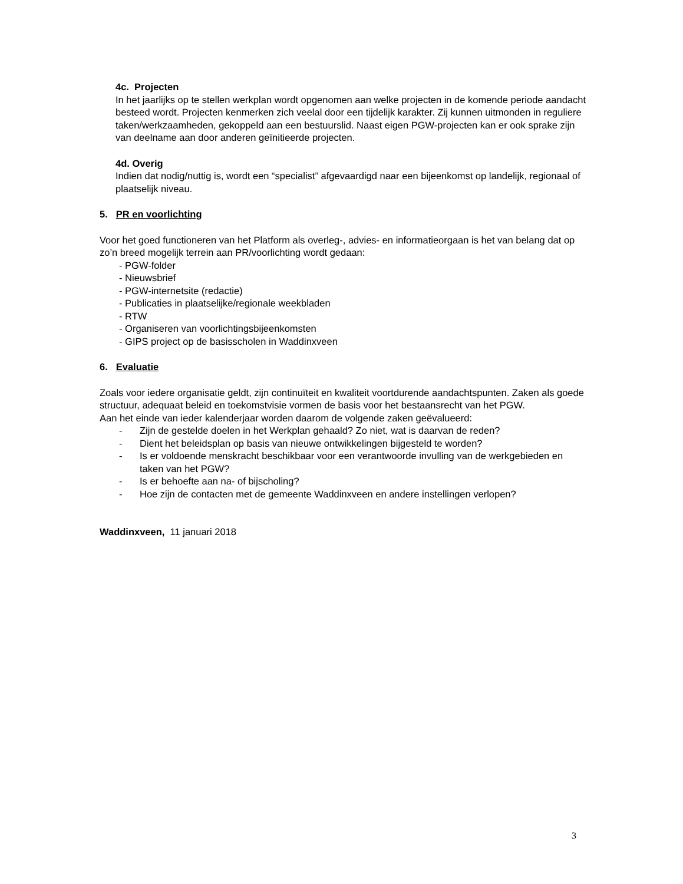4c. Projecten
In het jaarlijks op te stellen werkplan wordt opgenomen aan welke projecten in de komende periode aandacht besteed wordt. Projecten kenmerken zich veelal door een tijdelijk karakter. Zij kunnen uitmonden in reguliere taken/werkzaamheden, gekoppeld aan een bestuurslid. Naast eigen PGW-projecten kan er ook sprake zijn van deelname aan door anderen geïnitieerde projecten.
4d. Overig
Indien dat nodig/nuttig is, wordt een “specialist” afgevaardigd naar een bijeenkomst op landelijk, regionaal of plaatselijk niveau.
5. PR en voorlichting
Voor het goed functioneren van het Platform als overleg-, advies- en informatieorgaan is het van belang dat op zo’n breed mogelijk terrein aan PR/voorlichting wordt gedaan:
- PGW-folder
- Nieuwsbrief
- PGW-internetsite (redactie)
- Publicaties in plaatselijke/regionale weekbladen
- RTW
- Organiseren van voorlichtingsbijeenkomsten
- GIPS project op de basisscholen in Waddinxveen
6. Evaluatie
Zoals voor iedere organisatie geldt, zijn continuïteit en kwaliteit voortdurende aandachtspunten. Zaken als goede structuur, adequaat beleid en toekomstvisie vormen de basis voor het bestaansrecht van het PGW.
Aan het einde van ieder kalenderjaar worden daarom de volgende zaken geëvalueerd:
- Zijn de gestelde doelen in het Werkplan gehaald? Zo niet, wat is daarvan de reden?
- Dient het beleidsplan op basis van nieuwe ontwikkelingen bijgesteld te worden?
- Is er voldoende menskracht beschikbaar voor een verantwoorde invulling van de werkgebieden en taken van het PGW?
- Is er behoefte aan na- of bijscholing?
- Hoe zijn de contacten met de gemeente Waddinxveen en andere instellingen verlopen?
Waddinxveen, 11 januari 2018
3